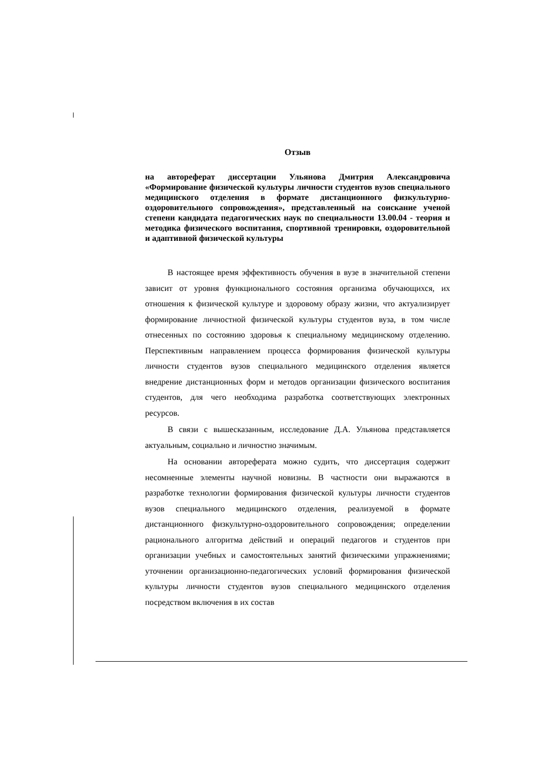Отзыв
на автореферат диссертации Ульянова Дмитрия Александровича «Формирование физической культуры личности студентов вузов специального медицинского отделения в формате дистанционного физкультурно-оздоровительного сопровождения», представленный на соискание ученой степени кандидата педагогических наук по специальности 13.00.04 - теория и методика физического воспитания, спортивной тренировки, оздоровительной и адаптивной физической культуры
В настоящее время эффективность обучения в вузе в значительной степени зависит от уровня функционального состояния организма обучающихся, их отношения к физической культуре и здоровому образу жизни, что актуализирует формирование личностной физической культуры студентов вуза, в том числе отнесенных по состоянию здоровья к специальному медицинскому отделению. Перспективным направлением процесса формирования физической культуры личности студентов вузов специального медицинского отделения является внедрение дистанционных форм и методов организации физического воспитания студентов, для чего необходима разработка соответствующих электронных ресурсов.
В связи с вышесказанным, исследование Д.А. Ульянова представляется актуальным, социально и личностно значимым.
На основании автореферата можно судить, что диссертация содержит несомненные элементы научной новизны. В частности они выражаются в разработке технологии формирования физической культуры личности студентов вузов специального медицинского отделения, реализуемой в формате дистанционного физкультурно-оздоровительного сопровождения; определении рационального алгоритма действий и операций педагогов и студентов при организации учебных и самостоятельных занятий физическими упражнениями; уточнении организационно-педагогических условий формирования физической культуры личности студентов вузов специального медицинского отделения посредством включения в их состав